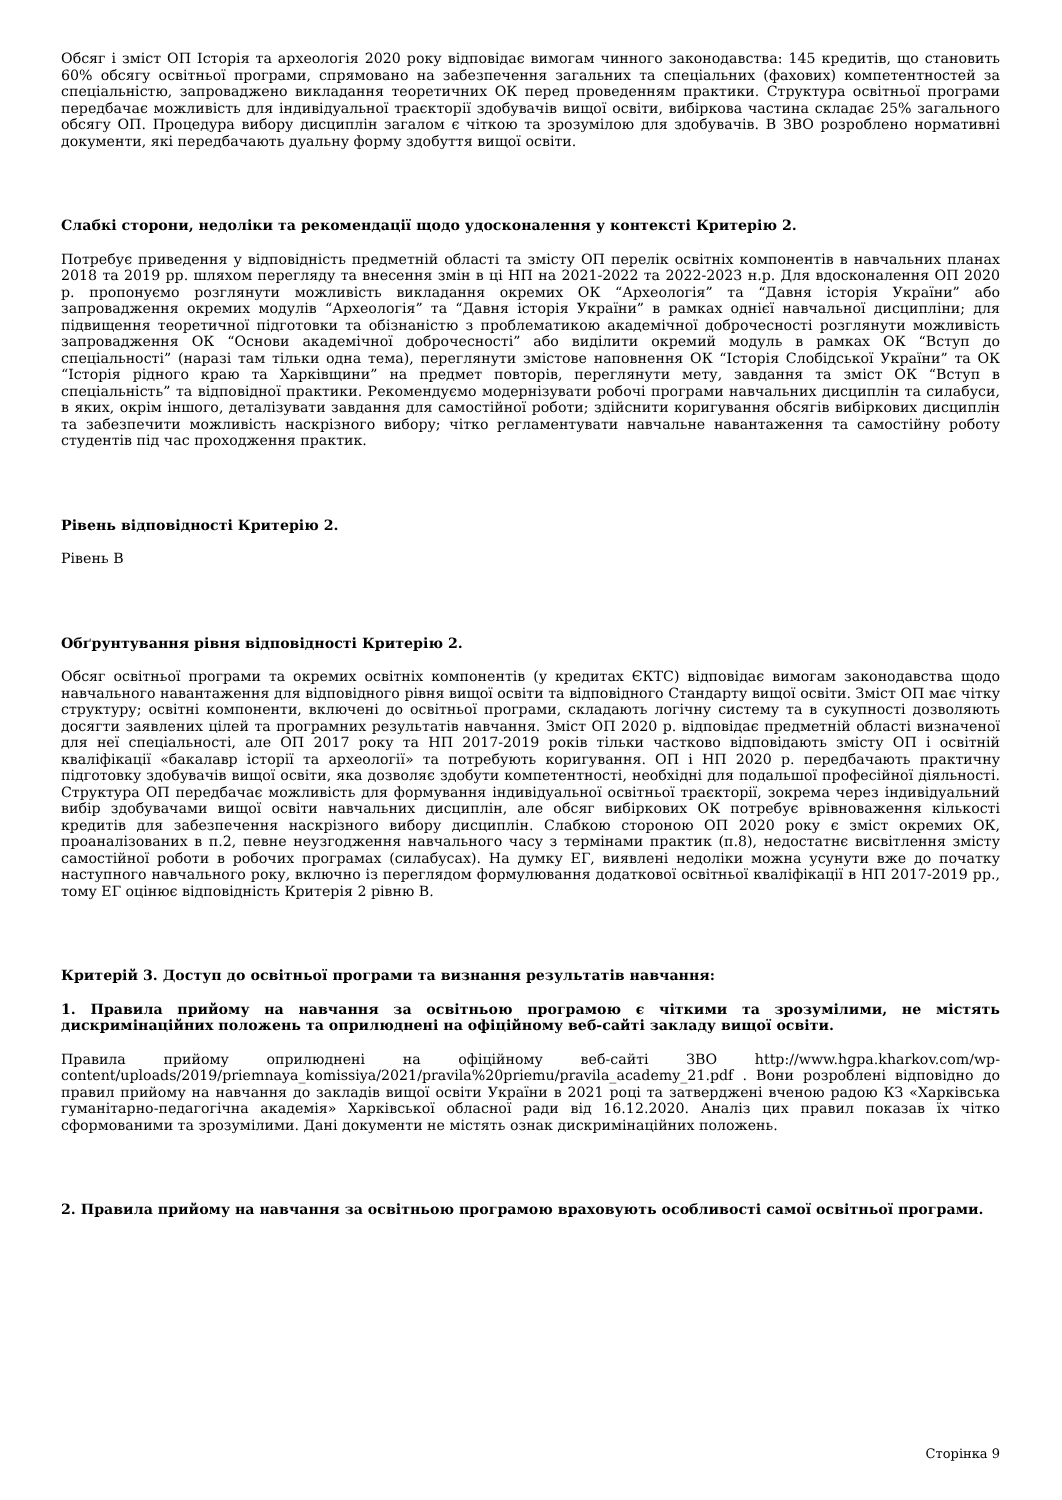Обсяг і зміст ОП Історія та археологія 2020 року відповідає вимогам чинного законодавства: 145 кредитів, що становить 60% обсягу освітньої програми, спрямовано на забезпечення загальних та спеціальних (фахових) компетентностей за спеціальністю, запроваджено викладання теоретичних ОК перед проведенням практики. Структура освітньої програми передбачає можливість для індивідуальної траєкторії здобувачів вищої освіти, вибіркова частина складає 25% загального обсягу ОП. Процедура вибору дисциплін загалом є чіткою та зрозумілою для здобувачів. В ЗВО розроблено нормативні документи, які передбачають дуальну форму здобуття вищої освіти.
Слабкі сторони, недоліки та рекомендації щодо удосконалення у контексті Критерію 2.
Потребує приведення у відповідність предметній області та змісту ОП перелік освітніх компонентів в навчальних планах 2018 та 2019 рр. шляхом перегляду та внесення змін в ці НП на 2021-2022 та 2022-2023 н.р. Для вдосконалення ОП 2020 р. пропонуємо розглянути можливість викладання окремих ОК “Археологія” та “Давня історія України” або запровадження окремих модулів “Археологія” та “Давня історія України” в рамках однієї навчальної дисципліни; для підвищення теоретичної підготовки та обізнаністю з проблематикою академічної доброчесності розглянути можливість запровадження ОК “Основи академічної доброчесності” або виділити окремий модуль в рамках ОК “Вступ до спеціальності” (наразі там тільки одна тема), переглянути змістове наповнення ОК “Історія Слобідської України” та ОК “Історія рідного краю та Харківщини” на предмет повторів, переглянути мету, завдання та зміст ОК “Вступ в спеціальність” та відповідної практики. Рекомендуємо модернізувати робочі програми навчальних дисциплін та силабуси, в яких, окрім іншого, деталізувати завдання для самостійної роботи; здійснити коригування обсягів вибіркових дисциплін та забезпечити можливість наскрізного вибору; чітко регламентувати навчальне навантаження та самостійну роботу студентів під час проходження практик.
Рівень відповідності Критерію 2.
Рівень В
Обґрунтування рівня відповідності Критерію 2.
Обсяг освітньої програми та окремих освітніх компонентів (у кредитах ЄКТС) відповідає вимогам законодавства щодо навчального навантаження для відповідного рівня вищої освіти та відповідного Стандарту вищої освіти. Зміст ОП має чітку структуру; освітні компоненти, включені до освітньої програми, складають логічну систему та в сукупності дозволяють досягти заявлених цілей та програмних результатів навчання. Зміст ОП 2020 р. відповідає предметній області визначеної для неї спеціальності, але ОП 2017 року та НП 2017-2019 років тільки частково відповідають змісту ОП і освітній кваліфікації «бакалавр історії та археології» та потребують коригування. ОП і НП 2020 р. передбачають практичну підготовку здобувачів вищої освіти, яка дозволяє здобути компетентності, необхідні для подальшої професійної діяльності. Структура ОП передбачає можливість для формування індивідуальної освітньої траєкторії, зокрема через індивідуальний вибір здобувачами вищої освіти навчальних дисциплін, але обсяг вибіркових ОК потребує врівноваження кількості кредитів для забезпечення наскрізного вибору дисциплін. Слабкою стороною ОП 2020 року є зміст окремих ОК, проаналізованих в п.2, певне неузгодження навчального часу з термінами практик (п.8), недостатнє висвітлення змісту самостійної роботи в робочих програмах (силабусах). На думку ЕГ, виявлені недоліки можна усунути вже до початку наступного навчального року, включно із переглядом формулювання додаткової освітньої кваліфікації в НП 2017-2019 рр., тому ЕГ оцінює відповідність Критерія 2 рівню В.
Критерій 3. Доступ до освітньої програми та визнання результатів навчання:
1. Правила прийому на навчання за освітньою програмою є чіткими та зрозумілими, не містять дискримінаційних положень та оприлюднені на офіційному веб-сайті закладу вищої освіти.
Правила прийому оприлюднені на офіційному веб-сайті ЗВО http://www.hgpa.kharkov.com/wp-content/uploads/2019/priemnaya_komissiya/2021/pravila%20priemu/pravila_academy_21.pdf . Вони розроблені відповідно до правил прийому на навчання до закладів вищої освіти України в 2021 році та затверджені вченою радою КЗ «Харківська гуманітарно-педагогічна академія» Харківської обласної ради від 16.12.2020. Аналіз цих правил показав їх чітко сформованими та зрозумілими. Дані документи не містять ознак дискримінаційних положень.
2. Правила прийому на навчання за освітньою програмою враховують особливості самої освітньої програми.
Сторінка 9